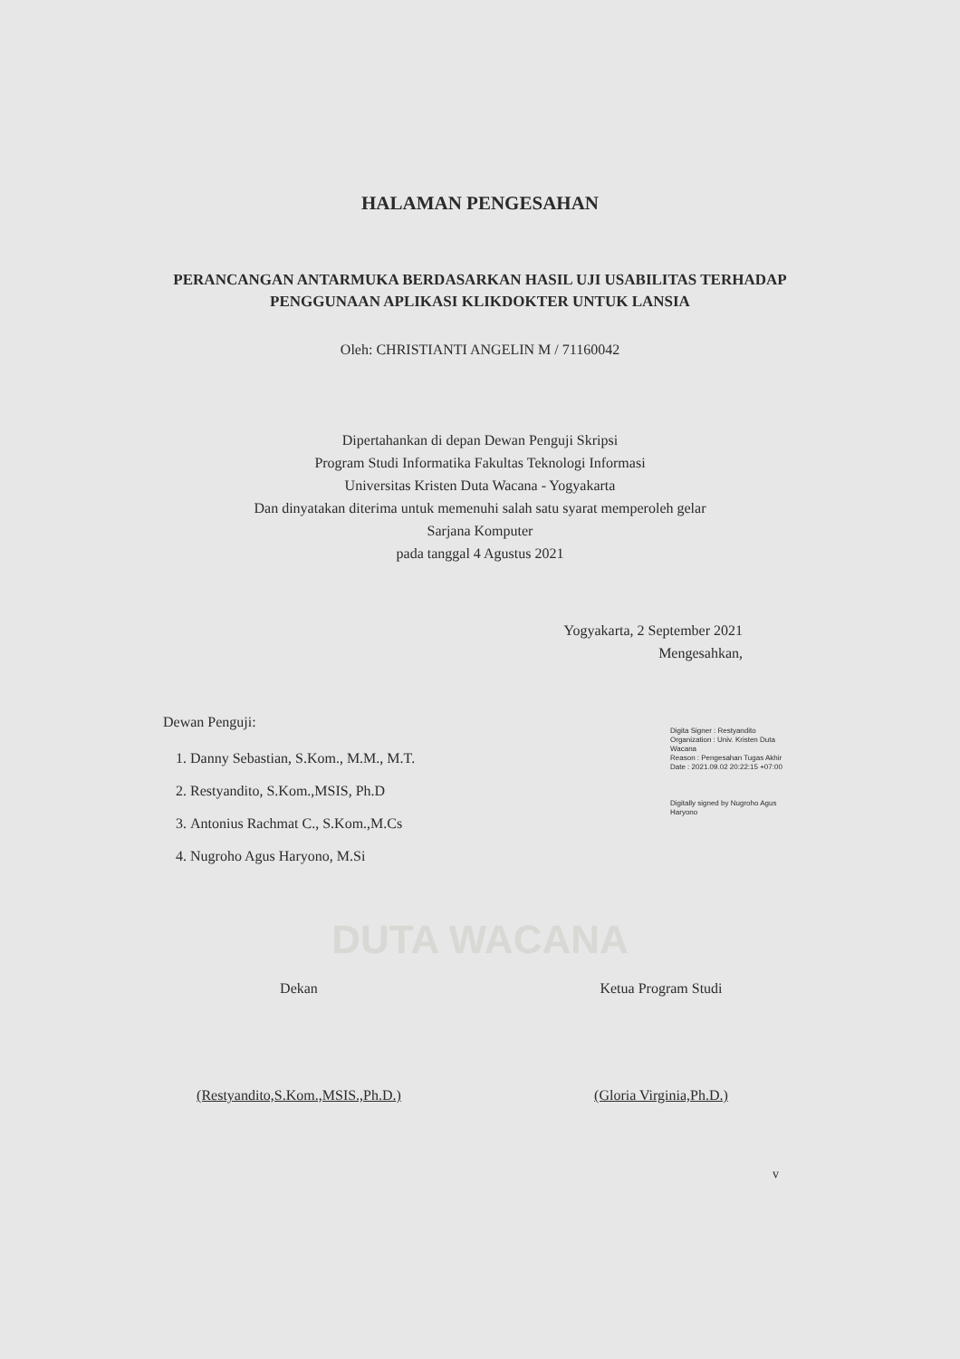HALAMAN PENGESAHAN
PERANCANGAN ANTARMUKA BERDASARKAN HASIL UJI USABILITAS TERHADAP PENGGUNAAN APLIKASI KLIKDOKTER UNTUK LANSIA
Oleh: CHRISTIANTI ANGELIN M / 71160042
Dipertahankan di depan Dewan Penguji Skripsi
Program Studi Informatika Fakultas Teknologi Informasi
Universitas Kristen Duta Wacana - Yogyakarta
Dan dinyatakan diterima untuk memenuhi salah satu syarat memperoleh gelar
Sarjana Komputer
pada tanggal 4 Agustus 2021
Yogyakarta, 2 September 2021
Mengesahkan,
Dewan Penguji:
1. Danny Sebastian, S.Kom., M.M., M.T.
2. Restyandito, S.Kom.,MSIS, Ph.D
3. Antonius Rachmat C., S.Kom.,M.Cs
4. Nugroho Agus Haryono, M.Si
Digita Signer : Restyandito
Organization : Univ. Kristen Duta Wacana
Reason : Pengesahan Tugas Akhir
Date : 2021.09.02 20:22:15 +07:00
Digitally signed by Nugroho Agus Haryono
DUTA WACANA
Dekan
(Restyandito,S.Kom.,MSIS.,Ph.D.)
Ketua Program Studi
(Gloria Virginia,Ph.D.)
v